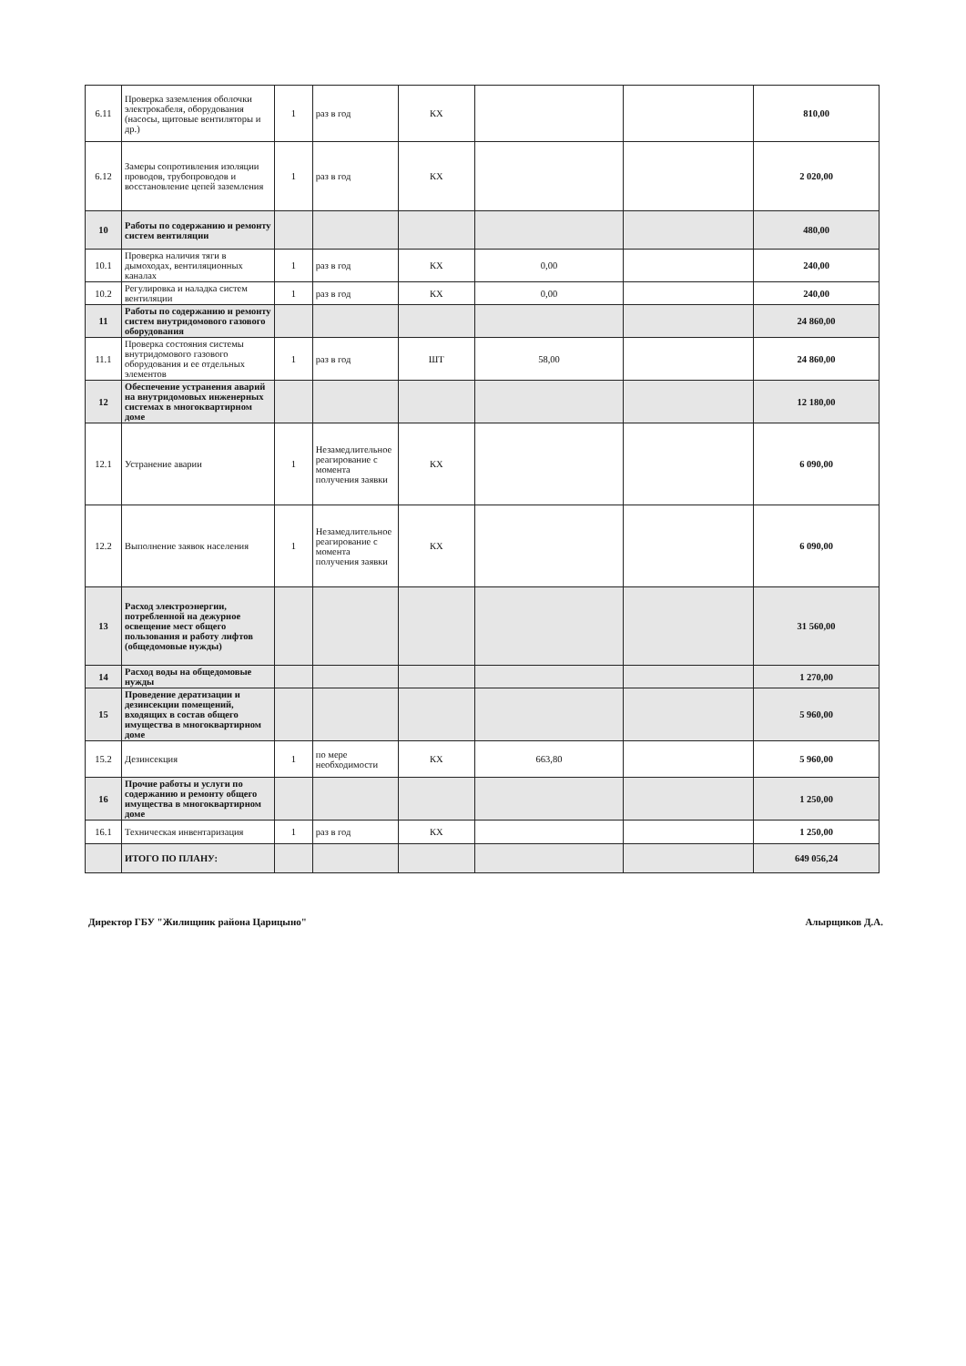| 6.11 | Проверка заземления оболочки электрокабеля, оборудования (насосы, щитовые вентиляторы и др.) | 1 | раз в год | КХ | | | 810,00 |
| 6.12 | Замеры сопротивления изоляции проводов, трубопроводов и восстановление цепей заземления | 1 | раз в год | КХ | | | 2 020,00 |
| 10 | Работы по содержанию и ремонту систем вентиляции | | | | | | 480,00 |
| 10.1 | Проверка наличия тяги в дымоходах, вентиляционных каналах | 1 | раз в год | КХ | 0,00 | | 240,00 |
| 10.2 | Регулировка и наладка систем вентиляции | 1 | раз в год | КХ | 0,00 | | 240,00 |
| 11 | Работы по содержанию и ремонту систем внутридомового газового оборудования | | | | | | 24 860,00 |
| 11.1 | Проверка состояния системы внутридомового газового оборудования и ее отдельных элементов | 1 | раз в год | ШТ | 58,00 | | 24 860,00 |
| 12 | Обеспечение устранения аварий на внутридомовых инженерных системах в многоквартирном доме | | | | | | 12 180,00 |
| 12.1 | Устранение аварии | 1 | Незамедлительное реагирование с момента получения заявки | КХ | | | 6 090,00 |
| 12.2 | Выполнение заявок населения | 1 | Незамедлительное реагирование с момента получения заявки | КХ | | | 6 090,00 |
| 13 | Расход электроэнергии, потребленной на дежурное освещение мест общего пользования и работу лифтов (общедомовые нужды) | | | | | | 31 560,00 |
| 14 | Расход воды на общедомовые нужды | | | | | | 1 270,00 |
| 15 | Проведение дератизации и дезинсекции помещений, входящих в состав общего имущества в многоквартирном доме | | | | | | 5 960,00 |
| 15.2 | Дезинсекция | 1 | по мере необходимости | КХ | 663,80 | | 5 960,00 |
| 16 | Прочие работы и услуги по содержанию и ремонту общего имущества в многоквартирном доме | | | | | | 1 250,00 |
| 16.1 | Техническая инвентаризация | 1 | раз в год | КХ | | | 1 250,00 |
| | ИТОГО ПО ПЛАНУ: | | | | | | 649 056,24 |
Директор ГБУ "Жилищник района Царицыно" Алырщиков Д.А.